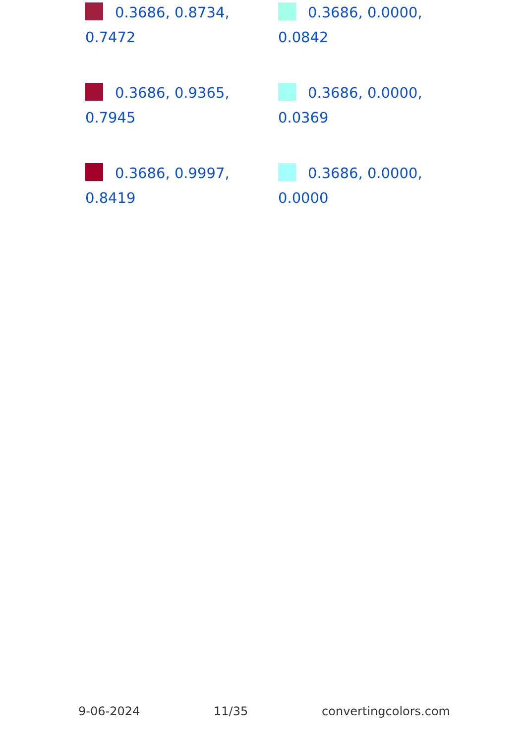0.3686, 0.8734, 0.7472
0.3686, 0.0000, 0.0842
0.3686, 0.9365, 0.7945
0.3686, 0.0000, 0.0369
0.3686, 0.9997, 0.8419
0.3686, 0.0000, 0.0000
9-06-2024 11/35 convertingcolors.com